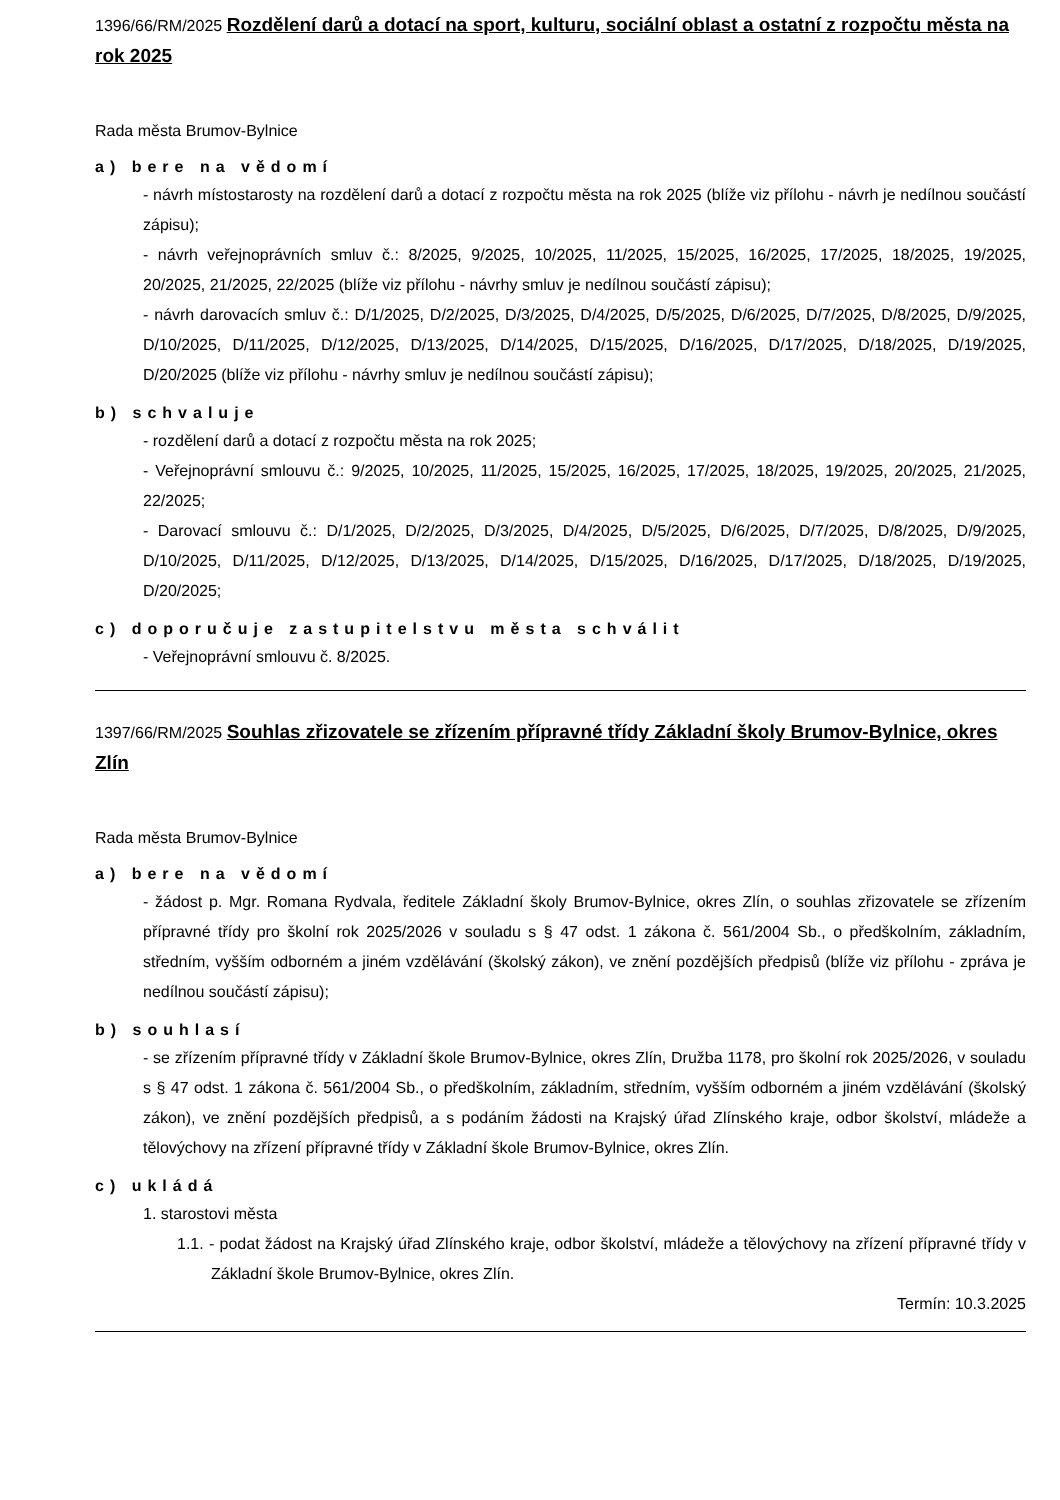1396/66/RM/2025 Rozdělení darů a dotací na sport, kulturu, sociální oblast a ostatní z rozpočtu města na rok 2025
Rada města Brumov-Bylnice
a) bere na vědomí
- návrh místostarosty na rozdělení darů a dotací z rozpočtu města na rok 2025 (blíže viz přílohu - návrh je nedílnou součástí zápisu);
- návrh veřejnoprávních smluv č.: 8/2025, 9/2025, 10/2025, 11/2025, 15/2025, 16/2025, 17/2025, 18/2025, 19/2025, 20/2025, 21/2025, 22/2025 (blíže viz přílohu - návrhy smluv je nedílnou součástí zápisu);
- návrh darovacích smluv č.: D/1/2025, D/2/2025, D/3/2025, D/4/2025, D/5/2025, D/6/2025, D/7/2025, D/8/2025, D/9/2025, D/10/2025, D/11/2025, D/12/2025, D/13/2025, D/14/2025, D/15/2025, D/16/2025, D/17/2025, D/18/2025, D/19/2025, D/20/2025 (blíže viz přílohu - návrhy smluv je nedílnou součástí zápisu);
b) schvaluje
- rozdělení darů a dotací z rozpočtu města na rok 2025;
- Veřejnoprávní smlouvu č.: 9/2025, 10/2025, 11/2025, 15/2025, 16/2025, 17/2025, 18/2025, 19/2025, 20/2025, 21/2025, 22/2025;
- Darovací smlouvu č.: D/1/2025, D/2/2025, D/3/2025, D/4/2025, D/5/2025, D/6/2025, D/7/2025, D/8/2025, D/9/2025, D/10/2025, D/11/2025, D/12/2025, D/13/2025, D/14/2025, D/15/2025, D/16/2025, D/17/2025, D/18/2025, D/19/2025, D/20/2025;
c) doporučuje zastupitelstvu města schválit
- Veřejnoprávní smlouvu č. 8/2025.
1397/66/RM/2025 Souhlas zřizovatele se zřízením přípravné třídy Základní školy Brumov-Bylnice, okres Zlín
Rada města Brumov-Bylnice
a) bere na vědomí
- žádost p. Mgr. Romana Rydvala, ředitele Základní školy Brumov-Bylnice, okres Zlín, o souhlas zřizovatele se zřízením přípravné třídy pro školní rok 2025/2026 v souladu s § 47 odst. 1 zákona č. 561/2004 Sb., o předškolním, základním, středním, vyšším odborném a jiném vzdělávání (školský zákon), ve znění pozdějších předpisů (blíže viz přílohu - zpráva je nedílnou součástí zápisu);
b) souhlasí
- se zřízením přípravné třídy v Základní škole Brumov-Bylnice, okres Zlín, Družba 1178, pro školní rok 2025/2026, v souladu s § 47 odst. 1 zákona č. 561/2004 Sb., o předškolním, základním, středním, vyšším odborném a jiném vzdělávání (školský zákon), ve znění pozdějších předpisů, a s podáním žádosti na Krajský úřad Zlínského kraje, odbor školství, mládeže a tělovýchovy na zřízení přípravné třídy v Základní škole Brumov-Bylnice, okres Zlín.
c) ukládá
1. starostovi města
1.1. - podat žádost na Krajský úřad Zlínského kraje, odbor školství, mládeže a tělovýchovy na zřízení přípravné třídy v Základní škole Brumov-Bylnice, okres Zlín.
Termín: 10.3.2025